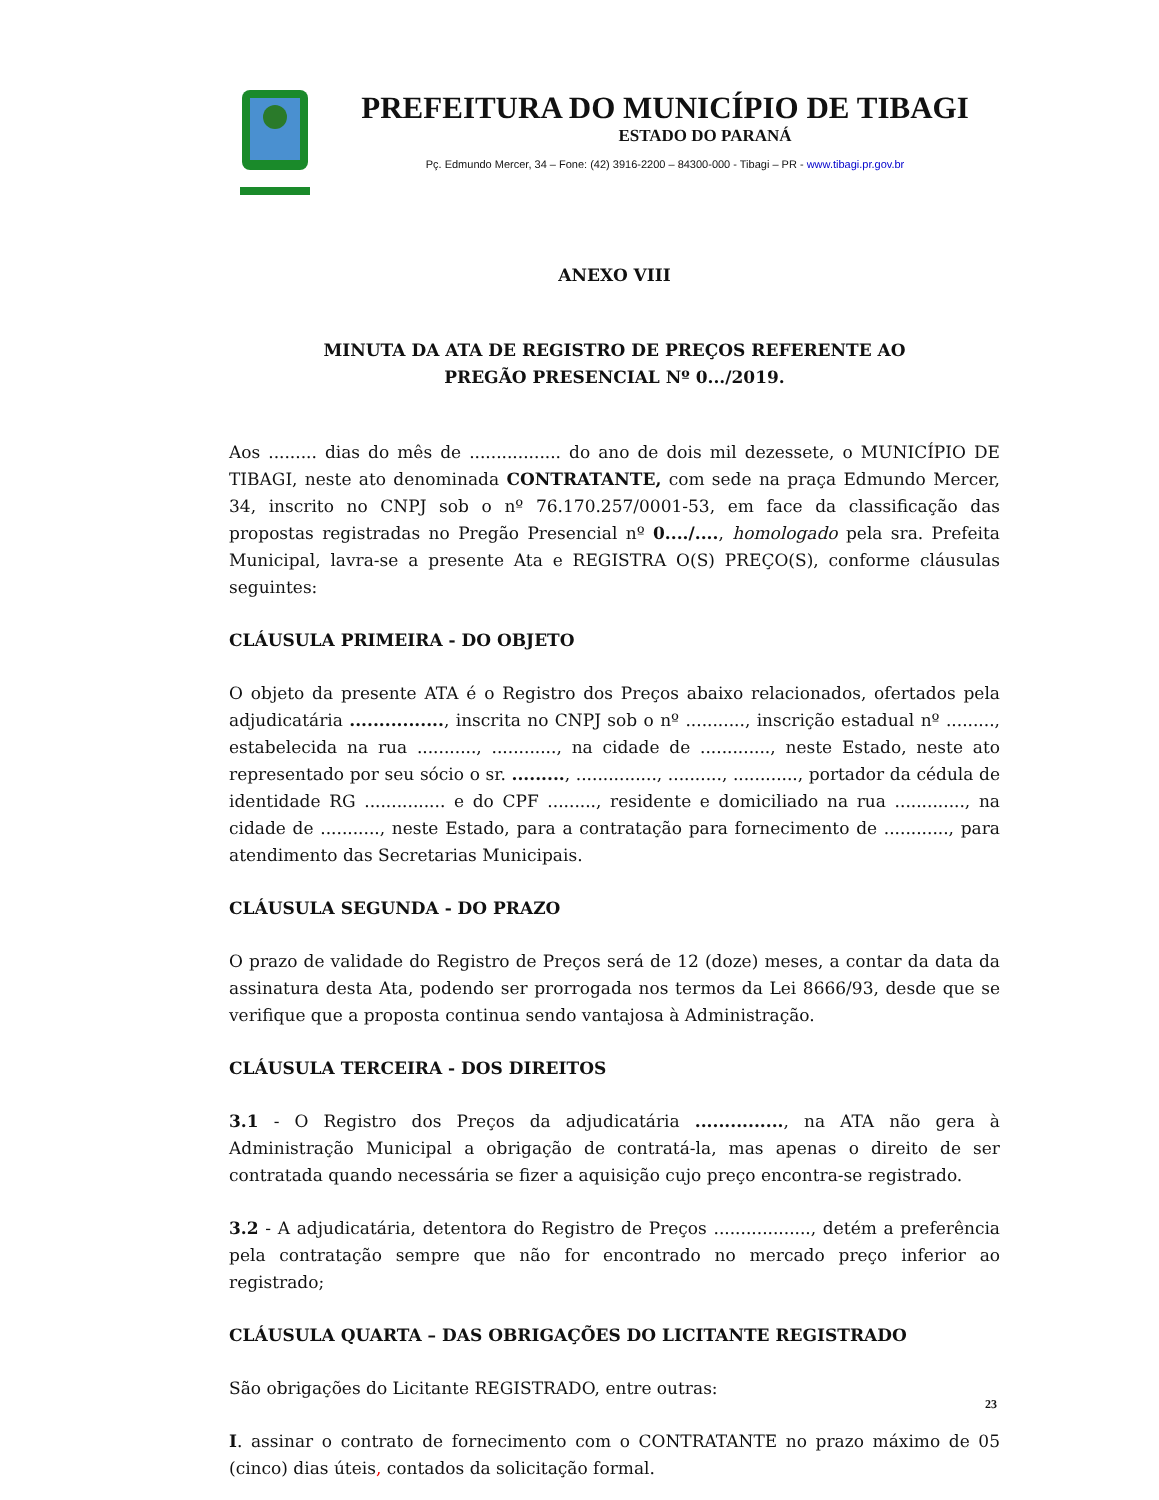PREFEITURA DO MUNICÍPIO DE TIBAGI
ESTADO DO PARANÁ
Pç. Edmundo Mercer, 34 – Fone: (42) 3916-2200 – 84300-000 - Tibagi – PR - www.tibagi.pr.gov.br
ANEXO VIII
MINUTA DA ATA DE REGISTRO DE PREÇOS REFERENTE AO
PREGÃO PRESENCIAL Nº 0.../2019.
Aos ......... dias do mês de ................. do ano de dois mil dezessete, o MUNICÍPIO DE TIBAGI, neste ato denominada CONTRATANTE, com sede na praça Edmundo Mercer, 34, inscrito no CNPJ sob o nº 76.170.257/0001-53, em face da classificação das propostas registradas no Pregão Presencial nº 0..../...., homologado pela sra. Prefeita Municipal, lavra-se a presente Ata e REGISTRA O(S) PREÇO(S), conforme cláusulas seguintes:
CLÁUSULA PRIMEIRA - DO OBJETO
O objeto da presente ATA é o Registro dos Preços abaixo relacionados, ofertados pela adjudicatária ................, inscrita no CNPJ sob o nº ..........., inscrição estadual nº ........., estabelecida na rua ..........., ............, na cidade de ............., neste Estado, neste ato representado por seu sócio o sr. ........., ..............., .........., ............, portador da cédula de identidade RG ............... e do CPF ........., residente e domiciliado na rua ............., na cidade de ..........., neste Estado, para a contratação para fornecimento de ............, para atendimento das Secretarias Municipais.
CLÁUSULA SEGUNDA - DO PRAZO
O prazo de validade do Registro de Preços será de 12 (doze) meses, a contar da data da assinatura desta Ata, podendo ser prorrogada nos termos da Lei 8666/93, desde que se verifique que a proposta continua sendo vantajosa à Administração.
CLÁUSULA TERCEIRA - DOS DIREITOS
3.1 - O Registro dos Preços da adjudicatária ..............., na ATA não gera à Administração Municipal a obrigação de contratá-la, mas apenas o direito de ser contratada quando necessária se fizer a aquisição cujo preço encontra-se registrado.
3.2 - A adjudicatária, detentora do Registro de Preços .................., detém a preferência pela contratação sempre que não for encontrado no mercado preço inferior ao registrado;
CLÁUSULA QUARTA – DAS OBRIGAÇÕES DO LICITANTE REGISTRADO
São obrigações do Licitante REGISTRADO, entre outras:
I. assinar o contrato de fornecimento com o CONTRATANTE no prazo máximo de 05 (cinco) dias úteis, contados da solicitação formal.
23